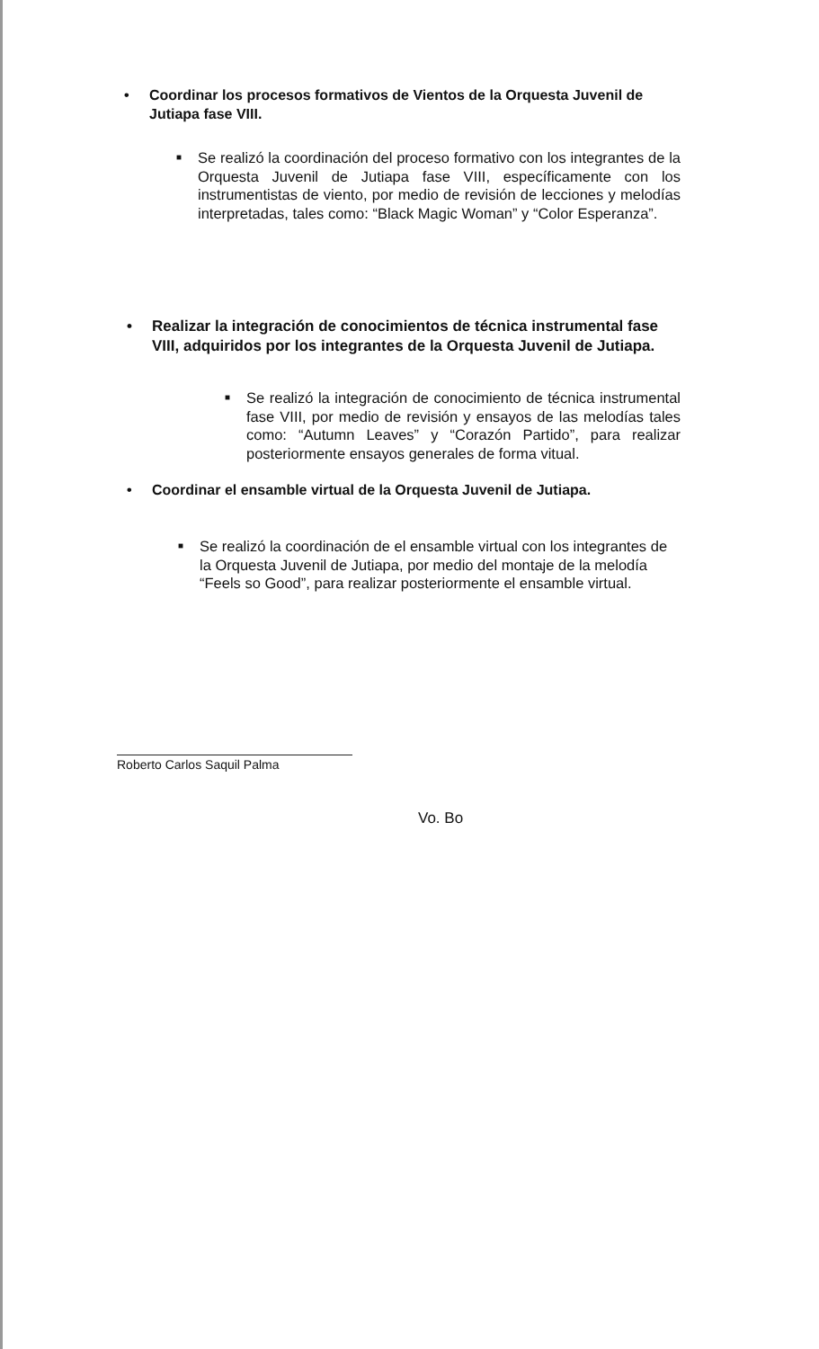• Coordinar los procesos formativos de Vientos de la Orquesta Juvenil de Jutiapa fase VIII.
■ Se realizó la coordinación del proceso formativo con los integrantes de la Orquesta Juvenil de Jutiapa fase VIII, específicamente con los instrumentistas de viento, por medio de revisión de lecciones y melodías interpretadas, tales como: “Black Magic Woman” y “Color Esperanza”.
• Realizar la integración de conocimientos de técnica instrumental fase VIII, adquiridos por los integrantes de la Orquesta Juvenil de Jutiapa.
■ Se realizó la integración de conocimiento de técnica instrumental fase VIII, por medio de revisión y ensayos de las melodías tales como: “Autumn Leaves” y “Corazón Partido”, para realizar posteriormente ensayos generales de forma vitual.
• Coordinar el ensamble virtual de la Orquesta Juvenil de Jutiapa.
■ Se realizó la coordinación de el ensamble virtual con los integrantes de la Orquesta Juvenil de Jutiapa, por medio del montaje de la melodía “Feels so Good”, para realizar posteriormente el ensamble virtual.
Roberto Carlos Saquil Palma
Vo. Bo